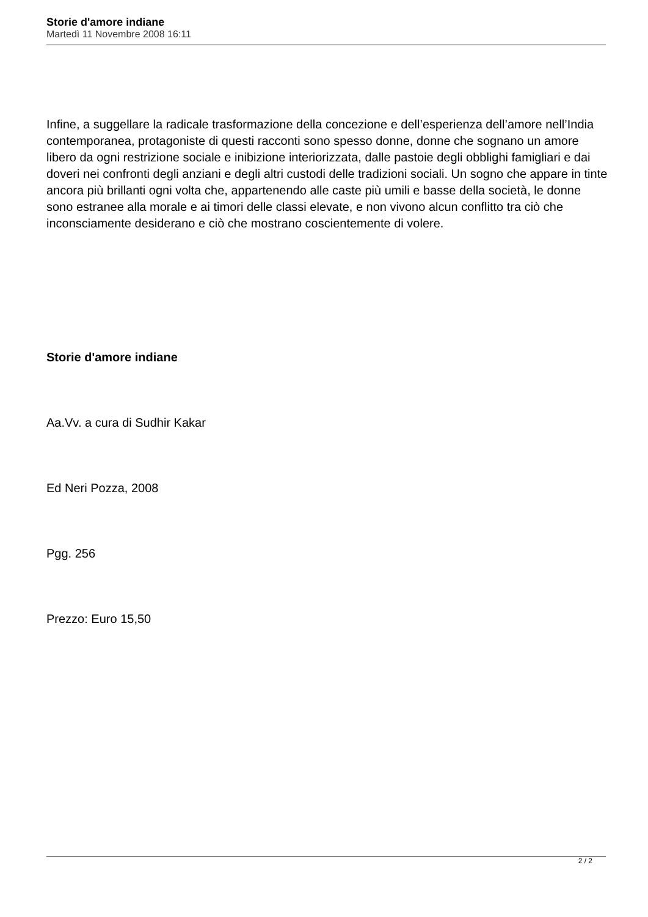Storie d'amore indiane
Martedì 11 Novembre 2008 16:11
Infine, a suggellare la radicale trasformazione della concezione e dell’esperienza dell’amore nell’India contemporanea, protagoniste di questi racconti sono spesso donne, donne che sognano un amore libero da ogni restrizione sociale e inibizione interiorizzata, dalle pastoie degli obblighi famigliari e dai doveri nei confronti degli anziani e degli altri custodi delle tradizioni sociali. Un sogno che appare in tinte ancora più brillanti ogni volta che, appartenendo alle caste più umili e basse della società, le donne sono estranee alla morale e ai timori delle classi elevate, e non vivono alcun conflitto tra ciò che inconsciamente desiderano e ciò che mostrano coscientemente di volere.
Storie d'amore indiane
Aa.Vv. a cura di Sudhir Kakar
Ed Neri Pozza, 2008
Pgg. 256
Prezzo: Euro 15,50
2 / 2